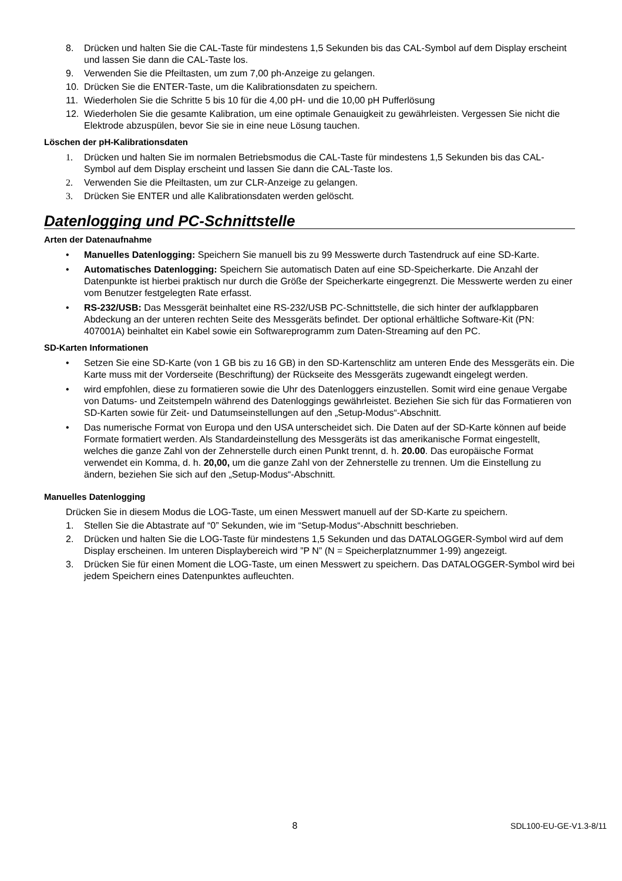8. Drücken und halten Sie die CAL-Taste für mindestens 1,5 Sekunden bis das CAL-Symbol auf dem Display erscheint und lassen Sie dann die CAL-Taste los.
9. Verwenden Sie die Pfeiltasten, um zum 7,00 ph-Anzeige zu gelangen.
10. Drücken Sie die ENTER-Taste, um die Kalibrationsdaten zu speichern.
11. Wiederholen Sie die Schritte 5 bis 10 für die 4,00 pH- und die 10,00 pH Pufferlösung
12. Wiederholen Sie die gesamte Kalibration, um eine optimale Genauigkeit zu gewährleisten. Vergessen Sie nicht die Elektrode abzuspülen, bevor Sie sie in eine neue Lösung tauchen.
Löschen der pH-Kalibrationsdaten
1. Drücken und halten Sie im normalen Betriebsmodus die CAL-Taste für mindestens 1,5 Sekunden bis das CAL-Symbol auf dem Display erscheint und lassen Sie dann die CAL-Taste los.
2. Verwenden Sie die Pfeiltasten, um zur CLR-Anzeige zu gelangen.
3. Drücken Sie ENTER und alle Kalibrationsdaten werden gelöscht.
Datenlogging und PC-Schnittstelle
Arten der Datenaufnahme
• Manuelles Datenlogging: Speichern Sie manuell bis zu 99 Messwerte durch Tastendruck auf eine SD-Karte.
• Automatisches Datenlogging: Speichern Sie automatisch Daten auf eine SD-Speicherkarte. Die Anzahl der Datenpunkte ist hierbei praktisch nur durch die Größe der Speicherkarte eingegrenzt. Die Messwerte werden zu einer vom Benutzer festgelegten Rate erfasst.
• RS-232/USB: Das Messgerät beinhaltet eine RS-232/USB PC-Schnittstelle, die sich hinter der aufklappbaren Abdeckung an der unteren rechten Seite des Messgeräts befindet. Der optional erhältliche Software-Kit (PN: 407001A) beinhaltet ein Kabel sowie ein Softwareprogramm zum Daten-Streaming auf den PC.
SD-Karten Informationen
• Setzen Sie eine SD-Karte (von 1 GB bis zu 16 GB) in den SD-Kartenschlitz am unteren Ende des Messgeräts ein. Die Karte muss mit der Vorderseite (Beschriftung) der Rückseite des Messgeräts zugewandt eingelegt werden.
• wird empfohlen, diese zu formatieren sowie die Uhr des Datenloggers einzustellen. Somit wird eine genaue Vergabe von Datums- und Zeitstempeln während des Datenloggings gewährleistet. Beziehen Sie sich für das Formatieren von SD-Karten sowie für Zeit- und Datumseinstellungen auf den „Setup-Modus“-Abschnitt.
• Das numerische Format von Europa und den USA unterscheidet sich. Die Daten auf der SD-Karte können auf beide Formate formatiert werden. Als Standardeinstellung des Messgeräts ist das amerikanische Format eingestellt, welches die ganze Zahl von der Zehnerstelle durch einen Punkt trennt, d. h. 20.00. Das europäische Format verwendet ein Komma, d. h. 20,00, um die ganze Zahl von der Zehnerstelle zu trennen. Um die Einstellung zu ändern, beziehen Sie sich auf den „Setup-Modus“-Abschnitt.
Manuelles Datenlogging
Drücken Sie in diesem Modus die LOG-Taste, um einen Messwert manuell auf der SD-Karte zu speichern.
1. Stellen Sie die Abtastrate auf “0” Sekunden, wie im “Setup-Modus“-Abschnitt beschrieben.
2. Drücken und halten Sie die LOG-Taste für mindestens 1,5 Sekunden und das DATALOGGER-Symbol wird auf dem Display erscheinen. Im unteren Displaybereich wird ”P N” (N = Speicherplatznummer 1-99) angezeigt.
3. Drücken Sie für einen Moment die LOG-Taste, um einen Messwert zu speichern. Das DATALOGGER-Symbol wird bei jedem Speichern eines Datenpunktes aufleuchten.
8 SDL100-EU-GE-V1.3-8/11